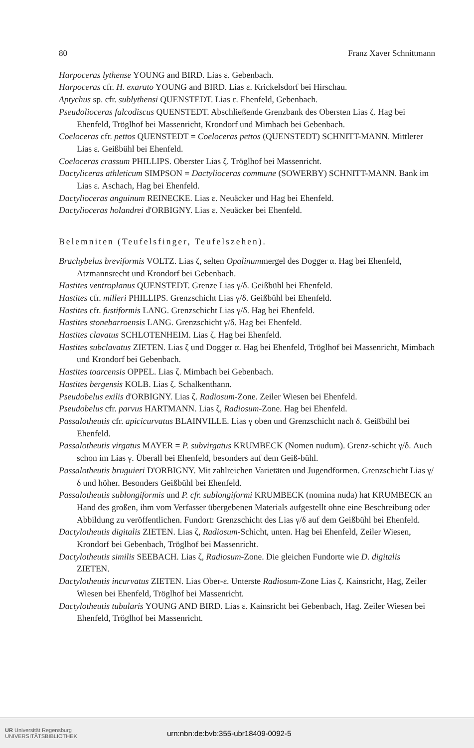80 Franz Xaver Schnittmann
Harpoceras lythense YOUNG and BIRD. Lias ε. Gebenbach.
Harpoceras cfr. H. exarato YOUNG and BIRD. Lias ε. Krickelsdorf bei Hirschau.
Aptychus sp. cfr. sublythensi QUENSTEDT. Lias ε. Ehenfeld, Gebenbach.
Pseudolioceras falcodiscus QUENSTEDT. Abschließende Grenzbank des Obersten Lias ζ. Hag bei Ehenfeld, Tröglhof bei Massenricht, Krondorf und Mimbach bei Gebenbach.
Coeloceras cfr. pettos QUENSTEDT = Coeloceras pettos (QUENSTEDT) SCHNITT-MANN. Mittlerer Lias ε. Geißbühl bei Ehenfeld.
Coeloceras crassum PHILLIPS. Oberster Lias ζ. Tröglhof bei Massenricht.
Dactyliceras athleticum SIMPSON = Dactylioceras commune (SOWERBY) SCHNITT-MANN. Bank im Lias ε. Aschach, Hag bei Ehenfeld.
Dactylioceras anguinum REINECKE. Lias ε. Neuäcker und Hag bei Ehenfeld.
Dactylioceras holandrei d'ORBIGNY. Lias ε. Neuäcker bei Ehenfeld.
Belemniten (Teufelsfinger, Teufelszehen).
Brachybelus breviformis VOLTZ. Lias ζ, selten Opalinummergel des Dogger α. Hag bei Ehenfeld, Atzmannsrecht und Krondorf bei Gebenbach.
Hastites ventroplanus QUENSTEDT. Grenze Lias γ/δ. Geißbühl bei Ehenfeld.
Hastites cfr. milleri PHILLIPS. Grenzschicht Lias γ/δ. Geißbühl bei Ehenfeld.
Hastites cfr. fustiformis LANG. Grenzschicht Lias γ/δ. Hag bei Ehenfeld.
Hastites stonebarroensis LANG. Grenzschicht γ/δ. Hag bei Ehenfeld.
Hastites clavatus SCHLOTENHEIM. Lias ζ. Hag bei Ehenfeld.
Hastites subclavatus ZIETEN. Lias ζ und Dogger α. Hag bei Ehenfeld, Tröglhof bei Massenricht, Mimbach und Krondorf bei Gebenbach.
Hastites toarcensis OPPEL. Lias ζ. Mimbach bei Gebenbach.
Hastites bergensis KOLB. Lias ζ. Schalkenthann.
Pseudobelus exilis d'ORBIGNY. Lias ζ. Radiosum-Zone. Zeiler Wiesen bei Ehenfeld.
Pseudobelus cfr. parvus HARTMANN. Lias ζ, Radiosum-Zone. Hag bei Ehenfeld.
Passalotheutis cfr. apicicurvatus BLAINVILLE. Lias γ oben und Grenzschicht nach δ. Geißbühl bei Ehenfeld.
Passalotheutis virgatus MAYER = P. subvirgatus KRUMBECK (Nomen nudum). Grenz-schicht γ/δ. Auch schon im Lias γ. Überall bei Ehenfeld, besonders auf dem Geiß-bühl.
Passalotheutis bruguieri D'ORBIGNY. Mit zahlreichen Varietäten und Jugendformen. Grenzschicht Lias γ/δ und höher. Besonders Geißbühl bei Ehenfeld.
Passalotheutis sublongiformis und P. cfr. sublongiformi KRUMBECK (nomina nuda) hat KRUMBECK an Hand des großen, ihm vom Verfasser übergebenen Materials aufgestellt ohne eine Beschreibung oder Abbildung zu veröffentlichen. Fundort: Grenzschicht des Lias γ/δ auf dem Geißbühl bei Ehenfeld.
Dactylotheutis digitalis ZIETEN. Lias ζ, Radiosum-Schicht, unten. Hag bei Ehenfeld, Zeiler Wiesen, Krondorf bei Gebenbach, Tröglhof bei Massenricht.
Dactylotheutis similis SEEBACH. Lias ζ, Radiosum-Zone. Die gleichen Fundorte wie D. digitalis ZIETEN.
Dactylotheutis incurvatus ZIETEN. Lias Ober-ε. Unterste Radiosum-Zone Lias ζ. Kainsricht, Hag, Zeiler Wiesen bei Ehenfeld, Tröglhof bei Massenricht.
Dactylotheutis tubularis YOUNG AND BIRD. Lias ε. Kainsricht bei Gebenbach, Hag. Zeiler Wiesen bei Ehenfeld, Tröglhof bei Massenricht.
UR Universität Regensburg
UNIVERSITÄTSBIBLIOTHEK
urn:nbn:de:bvb:355-ubr18409-0092-5